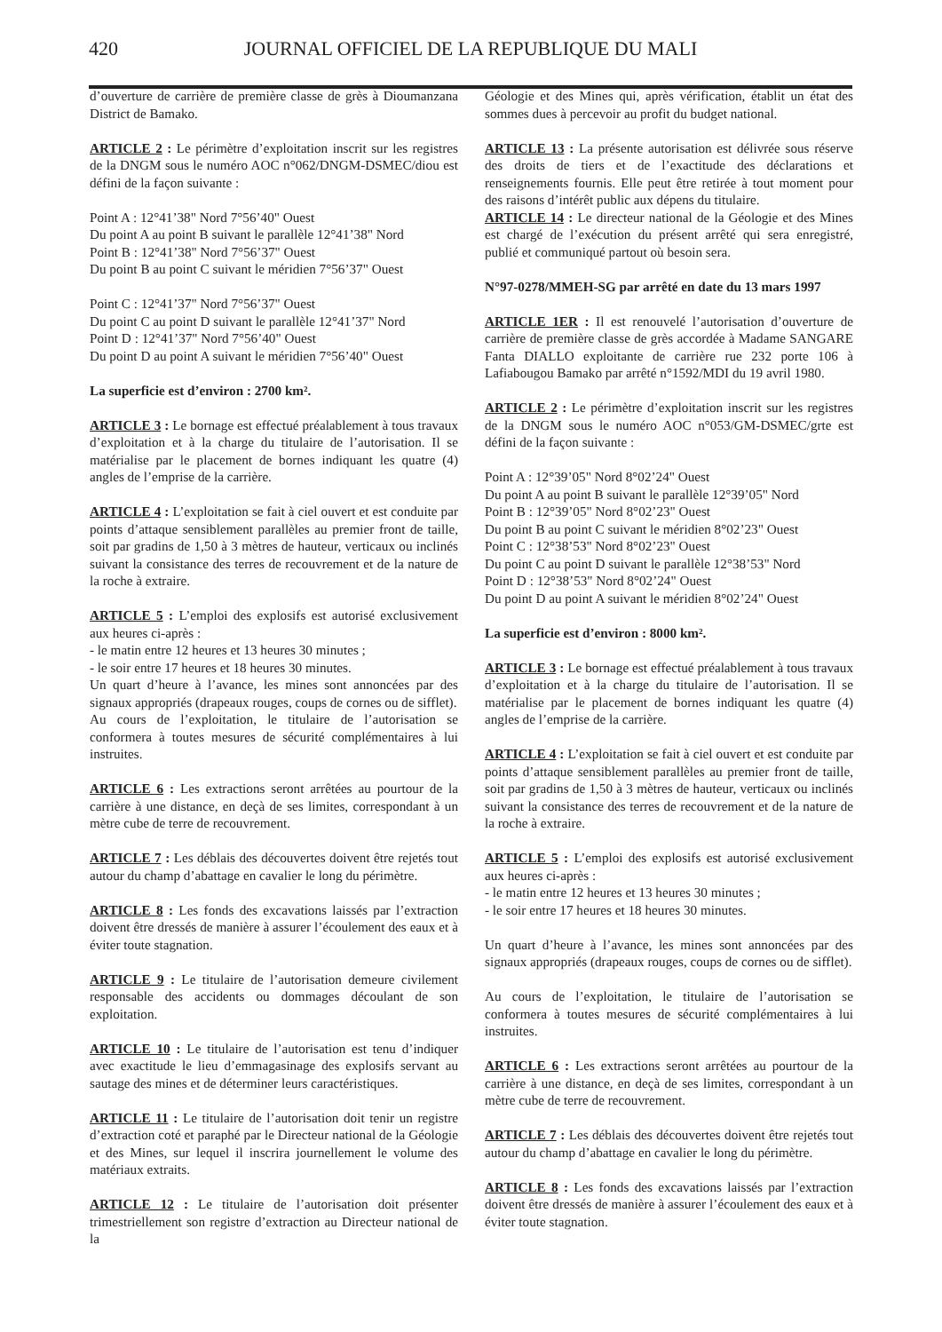420 JOURNAL OFFICIEL DE LA REPUBLIQUE DU MALI
d’ouverture de carrière de première classe de grès à Dioumanzana District de Bamako.
ARTICLE 2 : Le périmètre d’exploitation inscrit sur les registres de la DNGM sous le numéro AOC n°062/DNGM-DSMEC/diou est défini de la façon suivante :
Point A : 12°41’38" Nord 7°56’40" Ouest
Du point A au point B suivant le parallèle 12°41’38" Nord
Point B : 12°41’38" Nord 7°56’37" Ouest
Du point B au point C suivant le méridien 7°56’37" Ouest
Point C : 12°41’37" Nord 7°56’37" Ouest
Du point C au point D suivant le parallèle 12°41’37" Nord
Point D : 12°41’37" Nord 7°56’40" Ouest
Du point D au point A suivant le méridien 7°56’40" Ouest
La superficie est d’environ : 2700 km².
ARTICLE 3 : Le bornage est effectué préalablement à tous travaux d’exploitation et à la charge du titulaire de l’autorisation. Il se matérialise par le placement de bornes indiquant les quatre (4) angles de l’emprise de la carrière.
ARTICLE 4 : L’exploitation se fait à ciel ouvert et est conduite par points d’attaque sensiblement parallèles au premier front de taille, soit par gradins de 1,50 à 3 mètres de hauteur, verticaux ou inclinés suivant la consistance des terres de recouvrement et de la nature de la roche à extraire.
ARTICLE 5 : L’emploi des explosifs est autorisé exclusivement aux heures ci-après :
- le matin entre 12 heures et 13 heures 30 minutes ;
- le soir entre 17 heures et 18 heures 30 minutes.
Un quart d’heure à l’avance, les mines sont annoncées par des signaux appropriés (drapeaux rouges, coups de cornes ou de sifflet).
Au cours de l’exploitation, le titulaire de l’autorisation se conformera à toutes mesures de sécurité complémentaires à lui instruites.
ARTICLE 6 : Les extractions seront arrêtées au pourtour de la carrière à une distance, en deçà de ses limites, correspondant à un mètre cube de terre de recouvrement.
ARTICLE 7 : Les déblais des découvertes doivent être rejetés tout autour du champ d’abattage en cavalier le long du périmètre.
ARTICLE 8 : Les fonds des excavations laissés par l’extraction doivent être dressés de manière à assurer l’écoulement des eaux et à éviter toute stagnation.
ARTICLE 9 : Le titulaire de l’autorisation demeure civilement responsable des accidents ou dommages découlant de son exploitation.
ARTICLE 10 : Le titulaire de l’autorisation est tenu d’indiquer avec exactitude le lieu d’emmagasinage des explosifs servant au sautage des mines et de déterminer leurs caractéristiques.
ARTICLE 11 : Le titulaire de l’autorisation doit tenir un registre d’extraction coté et paraphé par le Directeur national de la Géologie et des Mines, sur lequel il inscrira journellement le volume des matériaux extraits.
ARTICLE 12 : Le titulaire de l’autorisation doit présenter trimestriellement son registre d’extraction au Directeur national de la
Géologie et des Mines qui, après vérification, établit un état des sommes dues à percevoir au profit du budget national.
ARTICLE 13 : La présente autorisation est délivrée sous réserve des droits de tiers et de l’exactitude des déclarations et renseignements fournis. Elle peut être retirée à tout moment pour des raisons d’intérêt public aux dépens du titulaire.
ARTICLE 14 : Le directeur national de la Géologie et des Mines est chargé de l’exécution du présent arrêté qui sera enregistré, publié et communiqué partout où besoin sera.
N°97-0278/MMEH-SG par arrêté en date du 13 mars 1997
ARTICLE 1ER : Il est renouvelé l’autorisation d’ouverture de carrière de première classe de grès accordée à Madame SANGARE Fanta DIALLO exploitante de carrière rue 232 porte 106 à Lafiabougou Bamako par arrêté n°1592/MDI du 19 avril 1980.
ARTICLE 2 : Le périmètre d’exploitation inscrit sur les registres de la DNGM sous le numéro AOC n°053/GM-DSMEC/grte est défini de la façon suivante :
Point A : 12°39’05" Nord 8°02’24" Ouest
Du point A au point B suivant le parallèle 12°39’05" Nord
Point B : 12°39’05" Nord 8°02’23" Ouest
Du point B au point C suivant le méridien 8°02’23" Ouest
Point C : 12°38’53" Nord 8°02’23" Ouest
Du point C au point D suivant le parallèle 12°38’53" Nord
Point D : 12°38’53" Nord 8°02’24" Ouest
Du point D au point A suivant le méridien 8°02’24" Ouest
La superficie est d’environ : 8000 km².
ARTICLE 3 : Le bornage est effectué préalablement à tous travaux d’exploitation et à la charge du titulaire de l’autorisation. Il se matérialise par le placement de bornes indiquant les quatre (4) angles de l’emprise de la carrière.
ARTICLE 4 : L’exploitation se fait à ciel ouvert et est conduite par points d’attaque sensiblement parallèles au premier front de taille, soit par gradins de 1,50 à 3 mètres de hauteur, verticaux ou inclinés suivant la consistance des terres de recouvrement et de la nature de la roche à extraire.
ARTICLE 5 : L’emploi des explosifs est autorisé exclusivement aux heures ci-après :
- le matin entre 12 heures et 13 heures 30 minutes ;
- le soir entre 17 heures et 18 heures 30 minutes.
Un quart d’heure à l’avance, les mines sont annoncées par des signaux appropriés (drapeaux rouges, coups de cornes ou de sifflet).
Au cours de l’exploitation, le titulaire de l’autorisation se conformera à toutes mesures de sécurité complémentaires à lui instruites.
ARTICLE 6 : Les extractions seront arrêtées au pourtour de la carrière à une distance, en deçà de ses limites, correspondant à un mètre cube de terre de recouvrement.
ARTICLE 7 : Les déblais des découvertes doivent être rejetés tout autour du champ d’abattage en cavalier le long du périmètre.
ARTICLE 8 : Les fonds des excavations laissés par l’extraction doivent être dressés de manière à assurer l’écoulement des eaux et à éviter toute stagnation.